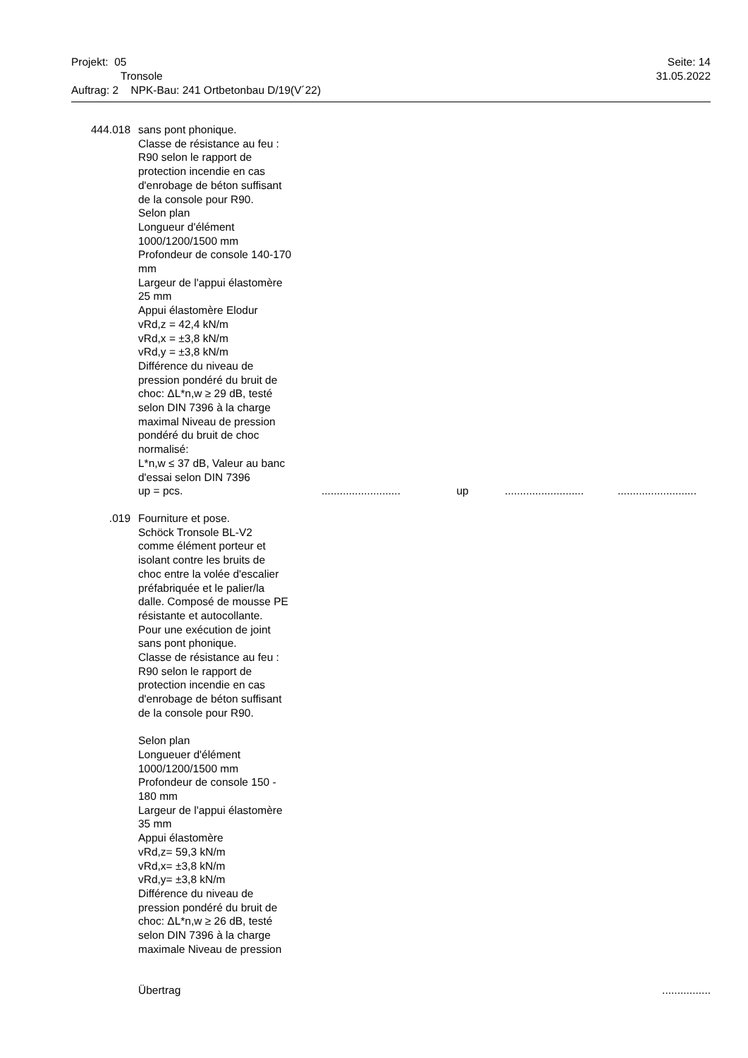Projekt: 05 Seite: 14
Tronsole 31.05.2022
Auftrag: 2 NPK-Bau: 241 Ortbetonbau D/19(V´22)
444.018 sans pont phonique.
Classe de résistance au feu :
R90 selon le rapport de
protection incendie en cas
d'enrobage de béton suffisant
de la console pour R90.
Selon plan
Longueur d'élément
1000/1200/1500 mm
Profondeur de console 140-170
mm
Largeur de l'appui élastomère
25 mm
Appui élastomère Elodur
vRd,z = 42,4 kN/m
vRd,x = ±3,8 kN/m
vRd,y = ±3,8 kN/m
Différence du niveau de
pression pondéré du bruit de
choc: ΔL*n,w ≥ 29 dB, testé
selon DIN 7396 à la charge
maximal Niveau de pression
pondéré du bruit de choc
normalisé:
L*n,w ≤ 37 dB, Valeur au banc
d'essai selon DIN 7396
up = pcs.
.......................... up....................................................
.019 Fourniture et pose.
Schöck Tronsole BL-V2
comme élément porteur et
isolant contre les bruits de
choc entre la volée d'escalier
préfabriquée et le palier/la
dalle. Composé de mousse PE
résistante et autocollante.
Pour une exécution de joint
sans pont phonique.
Classe de résistance au feu :
R90 selon le rapport de
protection incendie en cas
d'enrobage de béton suffisant
de la console pour R90.
Selon plan
Longueuer d'élément
1000/1200/1500 mm
Profondeur de console 150 -
180 mm
Largeur de l'appui élastomère
35 mm
Appui élastomère
vRd,z= 59,3 kN/m
vRd,x= ±3,8 kN/m
vRd,y= ±3,8 kN/m
Différence du niveau de
pression pondéré du bruit de
choc: ΔL*n,w ≥ 26 dB, testé
selon DIN 7396 à la charge
maximale Niveau de pression
Übertrag ................